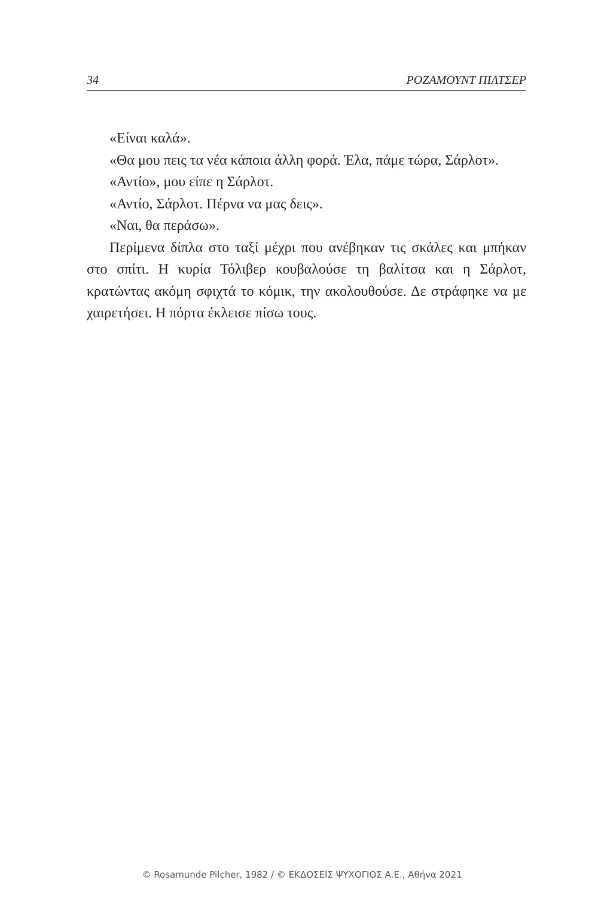34 ΡΟΖΑΜΟΥΝΤ ΠΙΛΤΣΕΡ
«Είναι καλά».
«Θα μου πεις τα νέα κάποια άλλη φορά. Έλα, πάμε τώρα, Σάρλοτ».
«Αντίο», μου είπε η Σάρλοτ.
«Αντίο, Σάρλοτ. Πέρνα να μας δεις».
«Ναι, θα περάσω».
Περίμενα δίπλα στο ταξί μέχρι που ανέβηκαν τις σκάλες και μπήκαν στο σπίτι. Η κυρία Τόλιβερ κουβαλούσε τη βαλίτσα και η Σάρλοτ, κρατώντας ακόμη σφιχτά το κόμικ, την ακολουθούσε. Δε στράφηκε να με χαιρετήσει. Η πόρτα έκλεισε πίσω τους.
© Rosamunde Pilcher, 1982 / © ΕΚΔΟΣΕΙΣ ΨΥΧΟΓΙΟΣ Α.Ε., Αθήνα 2021